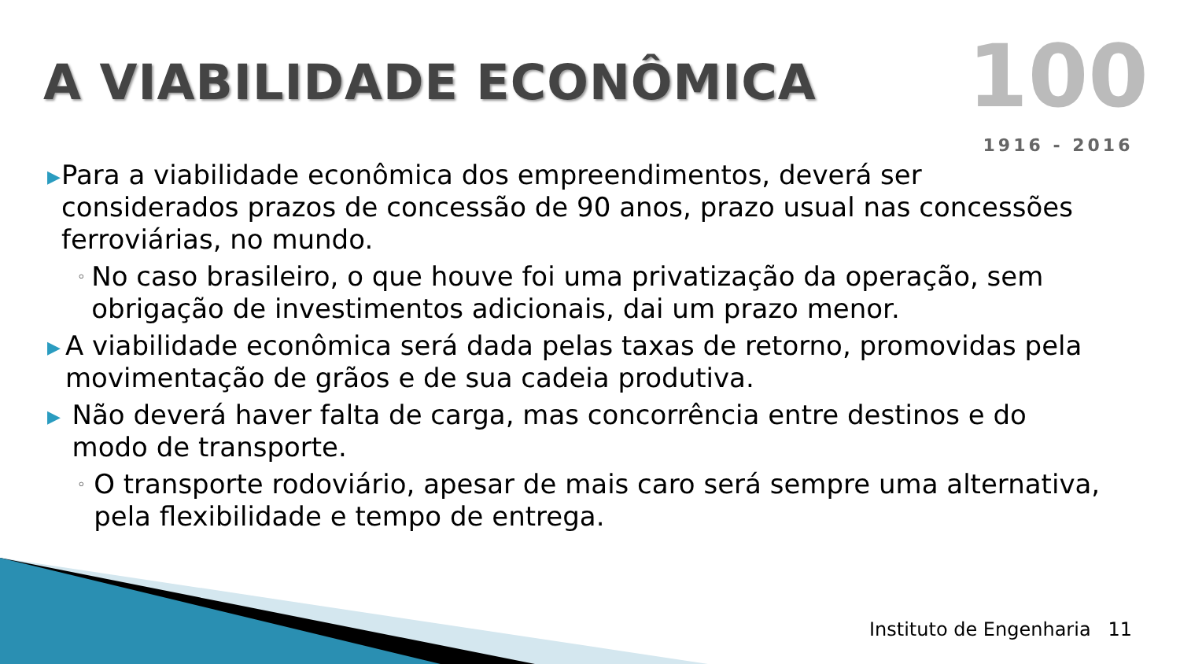A VIABILIDADE ECONÔMICA
100
1916 - 2016
▶
Para a viabilidade econômica dos empreendimentos, deverá ser considerados prazos de concessão de 90 anos, prazo usual nas concessões ferroviárias, no mundo.
◦
No caso brasileiro, o que houve foi uma privatização da operação, sem obrigação de investimentos adicionais, dai um prazo menor.
▶
A viabilidade econômica será dada pelas taxas de retorno, promovidas pela movimentação de grãos e de sua cadeia produtiva.
▶
Não deverá haver falta de carga, mas concorrência entre destinos e do modo de transporte.
◦
O transporte rodoviário, apesar de mais caro será sempre uma alternativa, pela flexibilidade e tempo de entrega.
Instituto de Engenharia 11